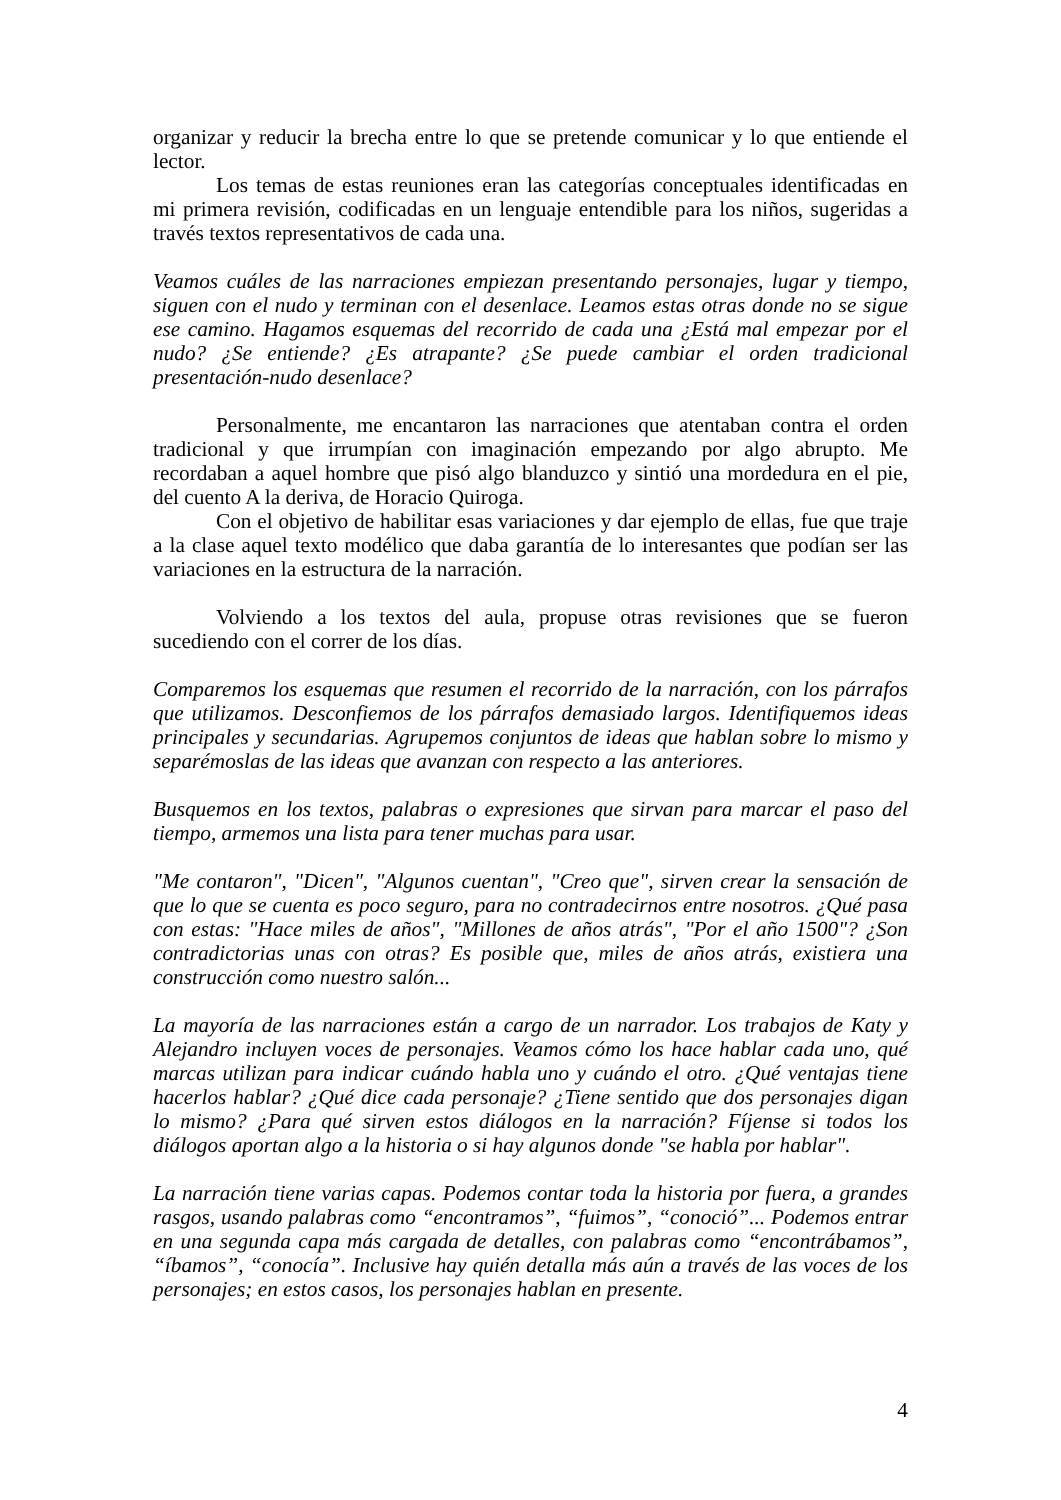organizar y reducir la brecha entre lo que se pretende comunicar y lo que entiende el lector.
Los temas de estas reuniones eran las categorías conceptuales identificadas en mi primera revisión, codificadas en un lenguaje entendible para los niños, sugeridas a través textos representativos de cada una.
Veamos cuáles de las narraciones empiezan presentando personajes, lugar y tiempo, siguen con el nudo y terminan con el desenlace. Leamos estas otras donde no se sigue ese camino. Hagamos esquemas del recorrido de cada una ¿Está mal empezar por el nudo? ¿Se entiende? ¿Es atrapante? ¿Se puede cambiar el orden tradicional presentación-nudo desenlace?
Personalmente, me encantaron las narraciones que atentaban contra el orden tradicional y que irrumpían con imaginación empezando por algo abrupto. Me recordaban a aquel hombre que pisó algo blanduzco y sintió una mordedura en el pie, del cuento A la deriva, de Horacio Quiroga.
Con el objetivo de habilitar esas variaciones y dar ejemplo de ellas, fue que traje a la clase aquel texto modélico que daba garantía de lo interesantes que podían ser las variaciones en la estructura de la narración.
Volviendo a los textos del aula, propuse otras revisiones que se fueron sucediendo con el correr de los días.
Comparemos los esquemas que resumen el recorrido de la narración, con los párrafos que utilizamos. Desconfiemos de los párrafos demasiado largos. Identifiquemos ideas principales y secundarias. Agrupemos conjuntos de ideas que hablan sobre lo mismo y separémoslas de las ideas que avanzan con respecto a las anteriores.
Busquemos en los textos, palabras o expresiones que sirvan para marcar el paso del tiempo, armemos una lista para tener muchas para usar.
"Me contaron", "Dicen", "Algunos cuentan", "Creo que", sirven crear la sensación de que lo que se cuenta es poco seguro, para no contradecirnos entre nosotros. ¿Qué pasa con estas: "Hace miles de años", "Millones de años atrás", "Por el año 1500"? ¿Son contradictorias unas con otras? Es posible que, miles de años atrás, existiera una construcción como nuestro salón...
La mayoría de las narraciones están a cargo de un narrador. Los trabajos de Katy y Alejandro incluyen voces de personajes. Veamos cómo los hace hablar cada uno, qué marcas utilizan para indicar cuándo habla uno y cuándo el otro. ¿Qué ventajas tiene hacerlos hablar? ¿Qué dice cada personaje? ¿Tiene sentido que dos personajes digan lo mismo? ¿Para qué sirven estos diálogos en la narración? Fíjense si todos los diálogos aportan algo a la historia o si hay algunos donde "se habla por hablar".
La narración tiene varias capas. Podemos contar toda la historia por fuera, a grandes rasgos, usando palabras como “encontramos”, “fuimos”, “conoció”... Podemos entrar en una segunda capa más cargada de detalles, con palabras como “encontrábamos”, “íbamos”, “conocía”. Inclusive hay quién detalla más aún a través de las voces de los personajes; en estos casos, los personajes hablan en presente.
4